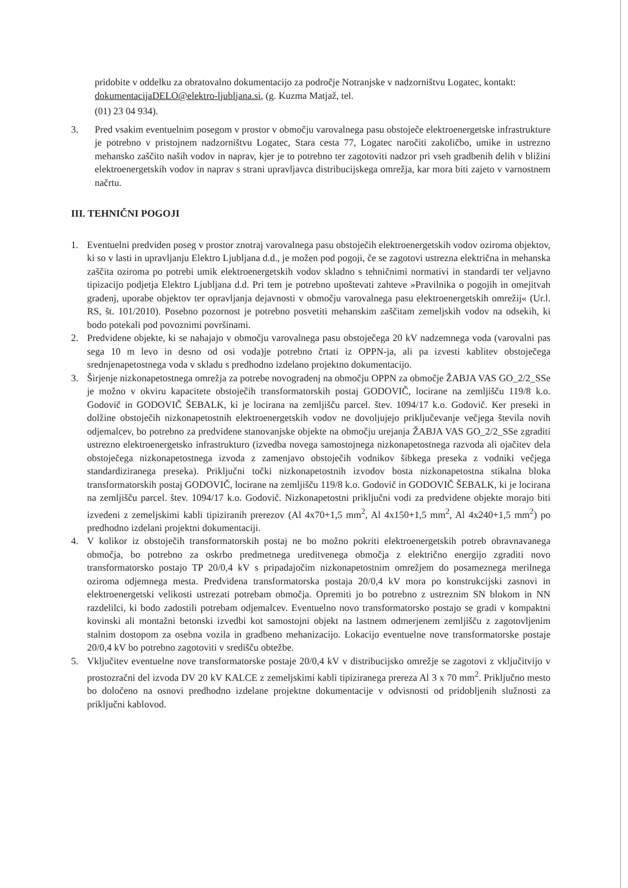pridobite v oddelku za obratovalno dokumentacijo za področje Notranjske v nadzorništvu Logatec, kontakt: dokumentacijaDELO@elektro-ljubljana.si, (g. Kuzma Matjaž, tel.
(01) 23 04 934).
3. Pred vsakim eventuelnim posegom v prostor v območju varovalnega pasu obstoječe elektroenergetske infrastrukture je potrebno v pristojnem nadzorništvu Logatec, Stara cesta 77, Logatec naročiti zakoličbo, umike in ustrezno mehansko zaščito naših vodov in naprav, kjer je to potrebno ter zagotoviti nadzor pri vseh gradbenih delih v bližini elektroenergetskih vodov in naprav s strani upravljavca distribucijskega omrežja, kar mora biti zajeto v varnostnem načrtu.
III. TEHNIČNI POGOJI
1. Eventuelni predviden poseg v prostor znotraj varovalnega pasu obstoječih elektroenergetskih vodov oziroma objektov, ki so v lasti in upravljanju Elektro Ljubljana d.d., je možen pod pogoji, če se zagotovi ustrezna električna in mehanska zaščita oziroma po potrebi umik elektroenergetskih vodov skladno s tehničnimi normativi in standardi ter veljavno tipizacijo podjetja Elektro Ljubljana d.d. Pri tem je potrebno upoštevati zahteve »Pravilnika o pogojih in omejitvah gradenj, uporabe objektov ter opravljanja dejavnosti v območju varovalnega pasu elektroenergetskih omrežij« (Ur.l. RS, št. 101/2010). Posebno pozornost je potrebno posvetiti mehanskim zaščitam zemeljskih vodov na odsekih, ki bodo potekali pod povoznimi površinami.
2. Predvidene objekte, ki se nahajajo v območju varovalnega pasu obstoječega 20 kV nadzemnega voda (varovalni pas sega 10 m levo in desno od osi voda)je potrebno črtati iz OPPN-ja, ali pa izvesti kablitev obstoječega srednjenapetostnega voda v skladu s predhodno izdelano projektno dokumentacijo.
3. Širjenje nizkonapetostnega omrežja za potrebe novogradenj na območju OPPN za območje ŽABJA VAS GO_2/2_SSe je možno v okviru kapacitete obstoječih transformatorskih postaj GODOVIČ, locirane na zemljišču 119/8 k.o. Godovič in GODOVIČ ŠEBALK, ki je locirana na zemljišču parcel. štev. 1094/17 k.o. Godovič. Ker preseki in dolžine obstoječih nizkonapetostnih elektroenergetskih vodov ne dovoljujejo priključevanje večjega števila novih odjemalcev, bo potrebno za predvidene stanovanjske objekte na območju urejanja ŽABJA VAS GO_2/2_SSe zgraditi ustrezno elektroenergetsko infrastrukturo (izvedba novega samostojnega nizkonapetostnega razvoda ali ojačitev dela obstoječega nizkonapetostnega izvoda z zamenjavo obstoječih vodnikov šibkega preseka z vodniki večjega standardiziranega preseka). Priključni točki nizkonapetostnih izvodov bosta nizkonapetostna stikalna bloka transformatorskih postaj GODOVIČ, locirane na zemljišču 119/8 k.o. Godovič in GODOVIČ ŠEBALK, ki je locirana na zemljišču parcel. štev. 1094/17 k.o. Godovič. Nizkonapetostni priključni vodi za predvidene objekte morajo biti izvedeni z zemeljskimi kabli tipiziranih prerezov (Al 4x70+1,5 mm<sup>2</sup>, Al 4x150+1,5 mm<sup>2</sup>, Al 4x240+1,5 mm<sup>2</sup>) po predhodno izdelani projektni dokumentaciji.
4. V kolikor iz obstoječih transformatorskih postaj ne bo možno pokriti elektroenergetskih potreb obravnavanega območja, bo potrebno za oskrbo predmetnega ureditvenega območja z električno energijo zgraditi novo transformatorsko postajo TP 20/0,4 kV s pripadajočim nizkonapetostnim omrežjem do posameznega merilnega oziroma odjemnega mesta. Predvidena transformatorska postaja 20/0,4 kV mora po konstrukcijski zasnovi in elektroenergetski velikosti ustrezati potrebam območja. Opremiti jo bo potrebno z ustreznim SN blokom in NN razdelilci, ki bodo zadostili potrebam odjemalcev. Eventuelno novo transformatorsko postajo se gradi v kompaktni kovinski ali montažni betonski izvedbi kot samostojni objekt na lastnem odmerjenem zemljišču z zagotovljenim stalnim dostopom za osebna vozila in gradbeno mehanizacijo. Lokacijo eventuelne nove transformatorske postaje 20/0,4 kV bo potrebno zagotoviti v središču obtežbe.
5. Vključitev eventuelne nove transformatorske postaje 20/0,4 kV v distribucijsko omrežje se zagotovi z vključitvijo v prostozračni del izvoda DV 20 kV KALCE z zemeljskimi kabli tipiziranega prereza Al 3 x 70 mm<sup>2</sup>. Priključno mesto bo določeno na osnovi predhodno izdelane projektne dokumentacije v odvisnosti od pridobljenih služnosti za priključni kablovod.